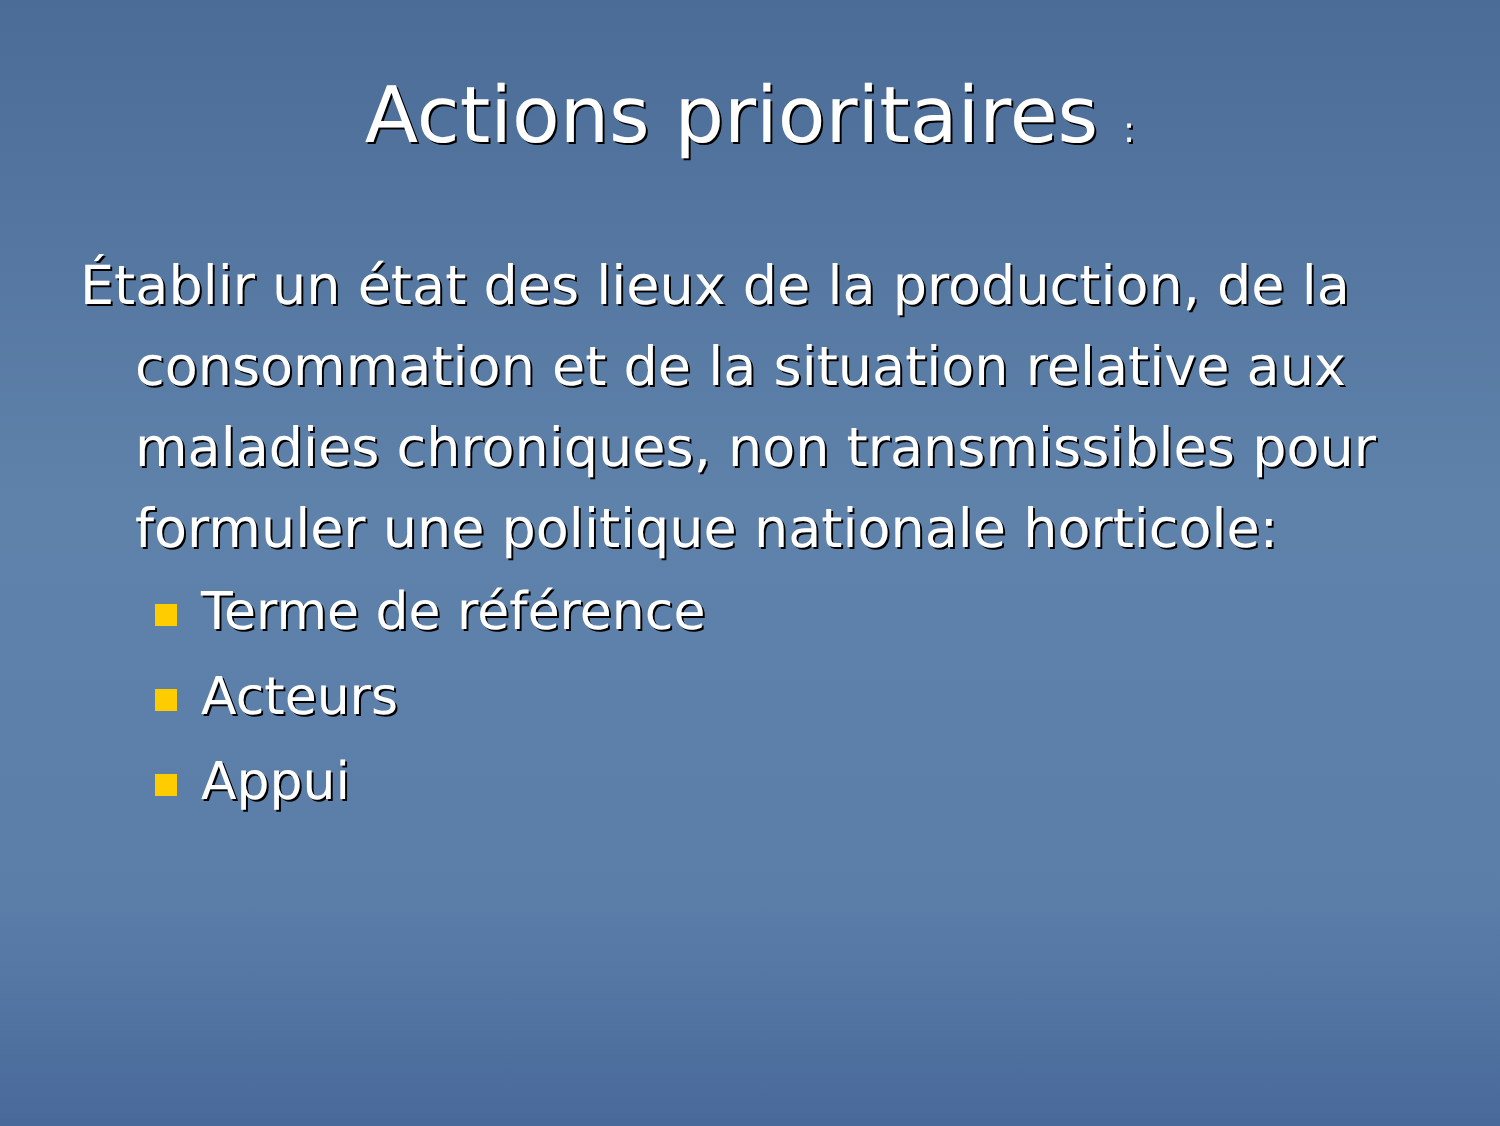Actions prioritaires :
Établir un état des lieux de la production, de la consommation et de la situation relative aux maladies chroniques, non transmissibles pour formuler une politique nationale horticole:
Terme de référence
Acteurs
Appui